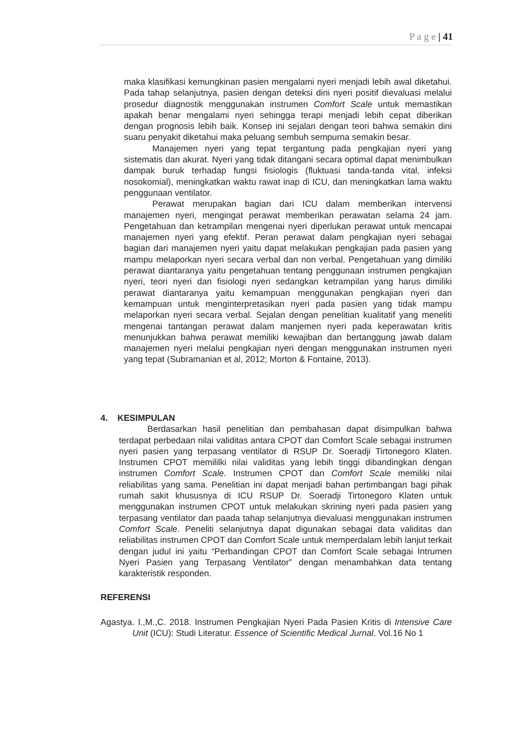P a g e | 41
maka klasifikasi kemungkinan pasien mengalami nyeri menjadi lebih awal diketahui. Pada tahap selanjutnya, pasien dengan deteksi dini nyeri positif dievaluasi melalui prosedur diagnostik menggunakan instrumen Comfort Scale untuk memastikan apakah benar mengalami nyeri sehingga terapi menjadi lebih cepat diberikan dengan prognosis lebih baik. Konsep ini sejalan dengan teori bahwa semakin dini suaru penyakit diketahui maka peluang sembuh sempurna semakin besar.
Manajemen nyeri yang tepat tergantung pada pengkajian nyeri yang sistematis dan akurat. Nyeri yang tidak ditangani secara optimal dapat menimbulkan dampak buruk terhadap fungsi fisiologis (fluktuasi tanda-tanda vital, infeksi nosokomial), meningkatkan waktu rawat inap di ICU, dan meningkatkan lama waktu penggunaan ventilator.
Perawat merupakan bagian dari ICU dalam memberikan intervensi manajemen nyeri, mengingat perawat memberikan perawatan selama 24 jam. Pengetahuan dan ketrampilan mengenai nyeri diperlukan perawat untuk mencapai manajemen nyeri yang efektif. Peran perawat dalam pengkajian nyeri sebagai bagian dari manajemen nyeri yaitu dapat melakukan pengkajian pada pasien yang mampu melaporkan nyeri secara verbal dan non verbal. Pengetahuan yang dimiliki perawat diantaranya yaitu pengetahuan tentang penggunaan instrumen pengkajian nyeri, teori nyeri dan fisiologi nyeri sedangkan ketrampilan yang harus dimiliki perawat diantaranya yaitu kemampuan menggunakan pengkajian nyeri dan kemampuan untuk menginterpretasikan nyeri pada pasien yang tidak mampu melaporkan nyeri secara verbal. Sejalan dengan penelitian kualitatif yang meneliti mengenai tantangan perawat dalam manjemen nyeri pada keperawatan kritis menunjukkan bahwa perawat memiliki kewajiban dan bertanggung jawab dalam manajemen nyeri melalui pengkajian nyeri dengan menggunakan instrumen nyeri yang tepat (Subramanian et al, 2012; Morton & Fontaine, 2013).
4. KESIMPULAN
Berdasarkan hasil penelitian dan pembahasan dapat disimpulkan bahwa terdapat perbedaan nilai validitas antara CPOT dan Comfort Scale sebagai instrumen nyeri pasien yang terpasang ventilator di RSUP Dr. Soeradji Tirtonegoro Klaten. Instrumen CPOT memililki nilai validitas yang lebih tinggi dibandingkan dengan instrumen Comfort Scale. Instrumen CPOT dan Comfort Scale memiliki nilai reliabilitas yang sama. Penelitian ini dapat menjadi bahan pertimbangan bagi pihak rumah sakit khususnya di ICU RSUP Dr. Soeradji Tirtonegoro Klaten untuk menggunakan instrumen CPOT untuk melakukan skrining nyeri pada pasien yang terpasang ventilator dan paada tahap selanjutnya dievaluasi menggunakan instrumen Comfort Scale. Peneliti selanjutnya dapat digunakan sebagai data validitas dan reliabilitas instrumen CPOT dan Comfort Scale untuk memperdalam lebih lanjut terkait dengan judul ini yaitu “Perbandingan CPOT dan Comfort Scale sebagai Intrumen Nyeri Pasien yang Terpasang Ventilator” dengan menambahkan data tentang karakteristik responden.
REFERENSI
Agastya. I.,M.,C. 2018. Instrumen Pengkajian Nyeri Pada Pasien Kritis di Intensive Care Unit (ICU): Studi Literatur. Essence of Scientific Medical Jurnal. Vol.16 No 1